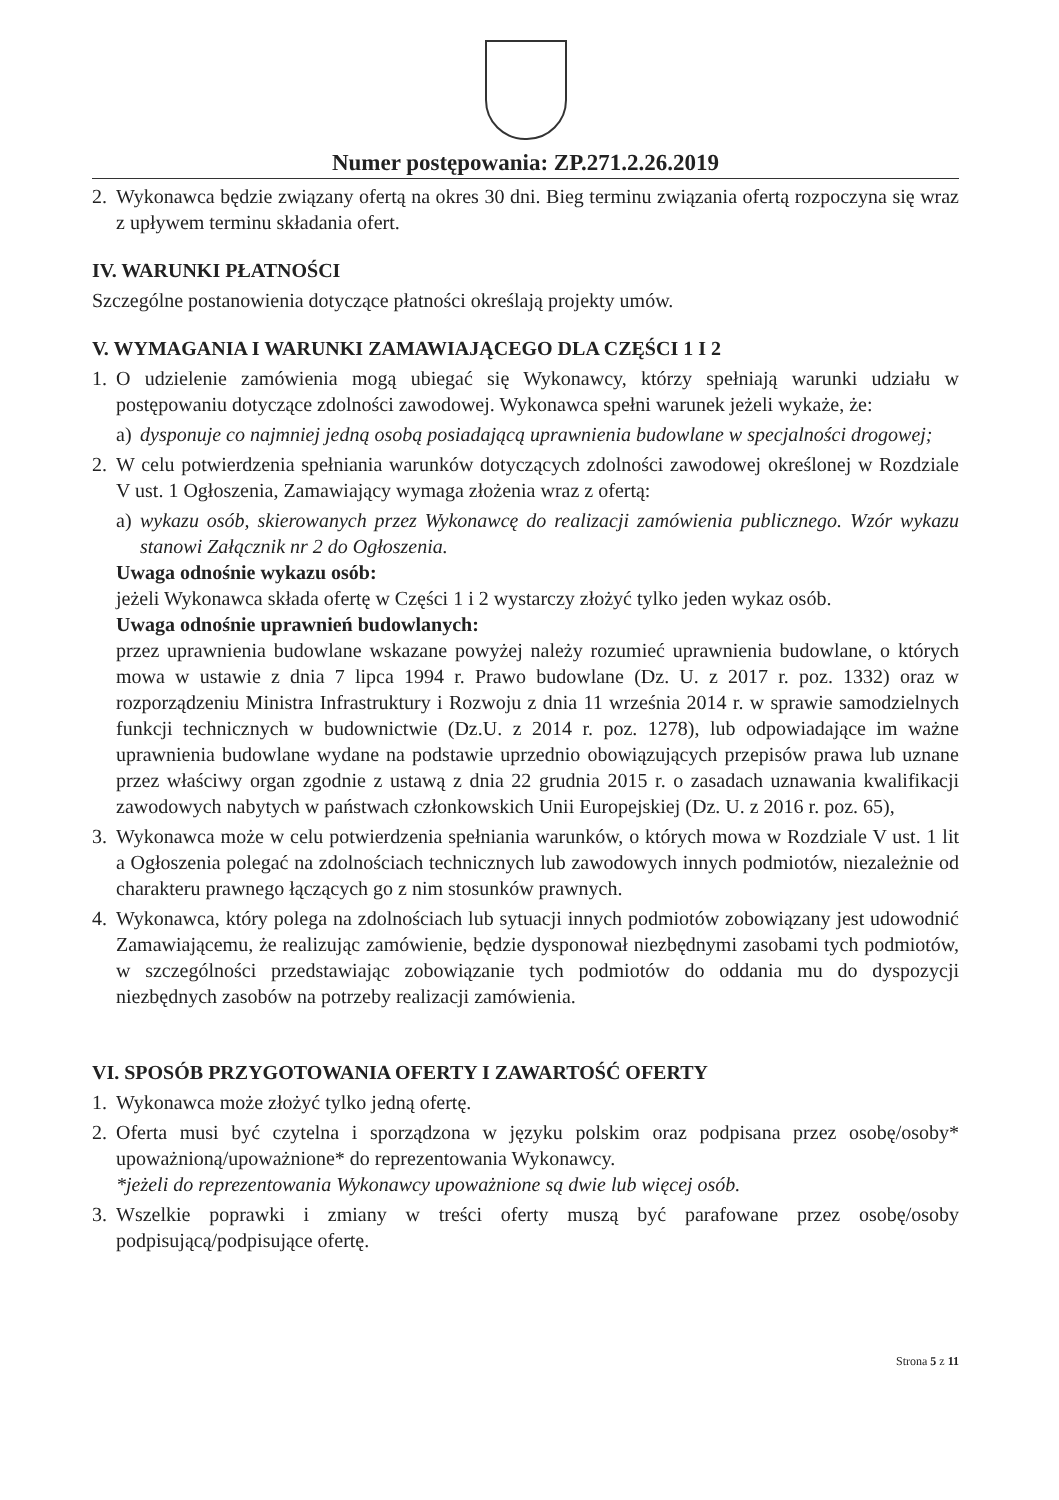Numer postępowania: ZP.271.2.26.2019
2. Wykonawca będzie związany ofertą na okres 30 dni. Bieg terminu związania ofertą rozpoczyna się wraz z upływem terminu składania ofert.
IV. WARUNKI PŁATNOŚCI
Szczególne postanowienia dotyczące płatności określają projekty umów.
V. WYMAGANIA I WARUNKI ZAMAWIAJĄCEGO DLA CZĘŚCI 1 I 2
1. O udzielenie zamówienia mogą ubiegać się Wykonawcy, którzy spełniają warunki udziału w postępowaniu dotyczące zdolności zawodowej. Wykonawca spełni warunek jeżeli wykaże, że:
a) dysponuje co najmniej jedną osobą posiadającą uprawnienia budowlane w specjalności drogowej;
2. W celu potwierdzenia spełniania warunków dotyczących zdolności zawodowej określonej w Rozdziale V ust. 1 Ogłoszenia, Zamawiający wymaga złożenia wraz z ofertą:
a) wykazu osób, skierowanych przez Wykonawcę do realizacji zamówienia publicznego. Wzór wykazu stanowi Załącznik nr 2 do Ogłoszenia.
Uwaga odnośnie wykazu osób:
jeżeli Wykonawca składa ofertę w Części 1 i 2 wystarczy złożyć tylko jeden wykaz osób.
Uwaga odnośnie uprawnień budowlanych:
przez uprawnienia budowlane wskazane powyżej należy rozumieć uprawnienia budowlane, o których mowa w ustawie z dnia 7 lipca 1994 r. Prawo budowlane (Dz. U. z 2017 r. poz. 1332) oraz w rozporządzeniu Ministra Infrastruktury i Rozwoju z dnia 11 września 2014 r. w sprawie samodzielnych funkcji technicznych w budownictwie (Dz.U. z 2014 r. poz. 1278), lub odpowiadające im ważne uprawnienia budowlane wydane na podstawie uprzednio obowiązujących przepisów prawa lub uznane przez właściwy organ zgodnie z ustawą z dnia 22 grudnia 2015 r. o zasadach uznawania kwalifikacji zawodowych nabytych w państwach członkowskich Unii Europejskiej (Dz. U. z 2016 r. poz. 65),
3. Wykonawca może w celu potwierdzenia spełniania warunków, o których mowa w Rozdziale V ust. 1 lit a Ogłoszenia polegać na zdolnościach technicznych lub zawodowych innych podmiotów, niezależnie od charakteru prawnego łączących go z nim stosunków prawnych.
4. Wykonawca, który polega na zdolnościach lub sytuacji innych podmiotów zobowiązany jest udowodnić Zamawiającemu, że realizując zamówienie, będzie dysponował niezbędnymi zasobami tych podmiotów, w szczególności przedstawiając zobowiązanie tych podmiotów do oddania mu do dyspozycji niezbędnych zasobów na potrzeby realizacji zamówienia.
VI. SPOSÓB PRZYGOTOWANIA OFERTY I ZAWARTOŚĆ OFERTY
1. Wykonawca może złożyć tylko jedną ofertę.
2. Oferta musi być czytelna i sporządzona w języku polskim oraz podpisana przez osobę/osoby* upoważnioną/upoważnione* do reprezentowania Wykonawcy.
*jeżeli do reprezentowania Wykonawcy upoważnione są dwie lub więcej osób.
3. Wszelkie poprawki i zmiany w treści oferty muszą być parafowane przez osobę/osoby podpisującą/podpisujące ofertę.
Strona 5 z 11